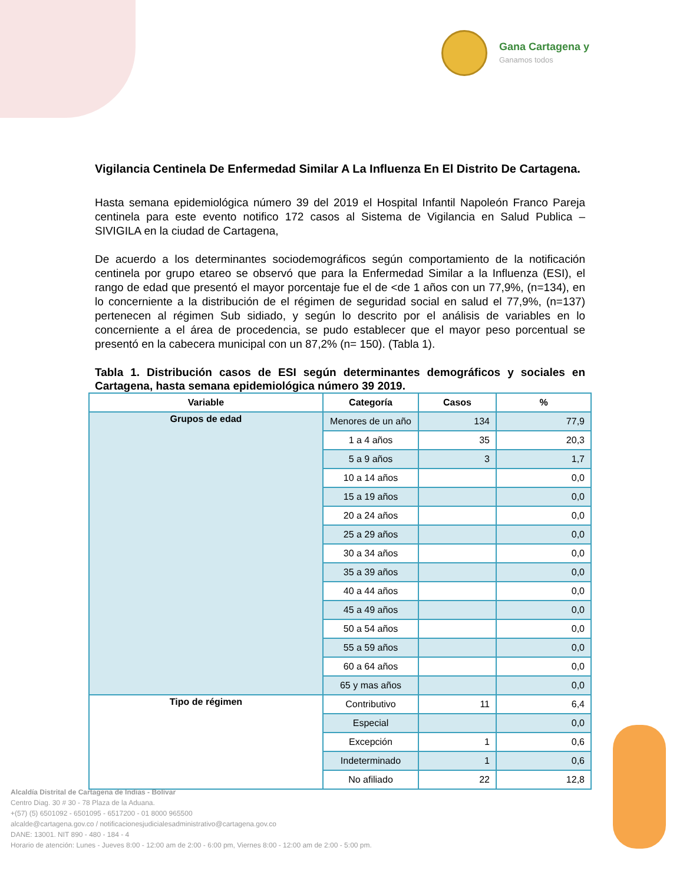Gana Cartagena y
Ganamos todos
Vigilancia Centinela De Enfermedad Similar A La Influenza En El Distrito De Cartagena.
Hasta semana epidemiológica número 39 del 2019 el Hospital Infantil Napoleón Franco Pareja centinela para este evento notifico 172 casos al Sistema de Vigilancia en Salud Publica – SIVIGILA en la ciudad de Cartagena,
De acuerdo a los determinantes sociodemográficos según comportamiento de la notificación centinela por grupo etareo se observó que para la Enfermedad Similar a la Influenza (ESI), el rango de edad que presentó el mayor porcentaje fue el de <de 1 años con un 77,9%, (n=134), en lo concerniente a la distribución de el régimen de seguridad social en salud el 77,9%, (n=137) pertenecen al régimen Sub sidiado, y según lo descrito por el análisis de variables en lo concerniente a el área de procedencia, se pudo establecer que el mayor peso porcentual se presentó en la cabecera municipal con un 87,2% (n= 150). (Tabla 1).
Tabla 1. Distribución casos de ESI según determinantes demográficos y sociales en Cartagena, hasta semana epidemiológica número 39 2019.
| Variable | Categoría | Casos | % |
| --- | --- | --- | --- |
| Grupos de edad | Menores de un año | 134 | 77,9 |
| | 1 a 4 años | 35 | 20,3 |
| | 5 a 9 años | 3 | 1,7 |
| | 10 a 14 años | | 0,0 |
| | 15 a 19 años | | 0,0 |
| | 20 a 24 años | | 0,0 |
| | 25 a 29 años | | 0,0 |
| | 30 a 34 años | | 0,0 |
| | 35 a 39 años | | 0,0 |
| | 40 a 44 años | | 0,0 |
| | 45 a 49 años | | 0,0 |
| | 50 a 54 años | | 0,0 |
| | 55 a 59 años | | 0,0 |
| | 60 a 64 años | | 0,0 |
| | 65 y mas años | | 0,0 |
| Tipo de régimen | Contributivo | 11 | 6,4 |
| | Especial | | 0,0 |
| | Excepción | 1 | 0,6 |
| | Indeterminado | 1 | 0,6 |
| | No afiliado | 22 | 12,8 |
Alcaldía Distrital de Cartagena de Indias - Bolívar
Centro Diag. 30 # 30 - 78 Plaza de la Aduana.
+(57) (5) 6501092 - 6501095 - 6517200 - 01 8000 965500
alcalde@cartagena.gov.co / notificacionesjudicialesadministrativo@cartagena.gov.co
DANE: 13001. NIT 890 - 480 - 184 - 4
Horario de atención: Lunes - Jueves 8:00 - 12:00 am de 2:00 - 6:00 pm, Viernes 8:00 - 12:00 am de 2:00 - 5:00 pm.